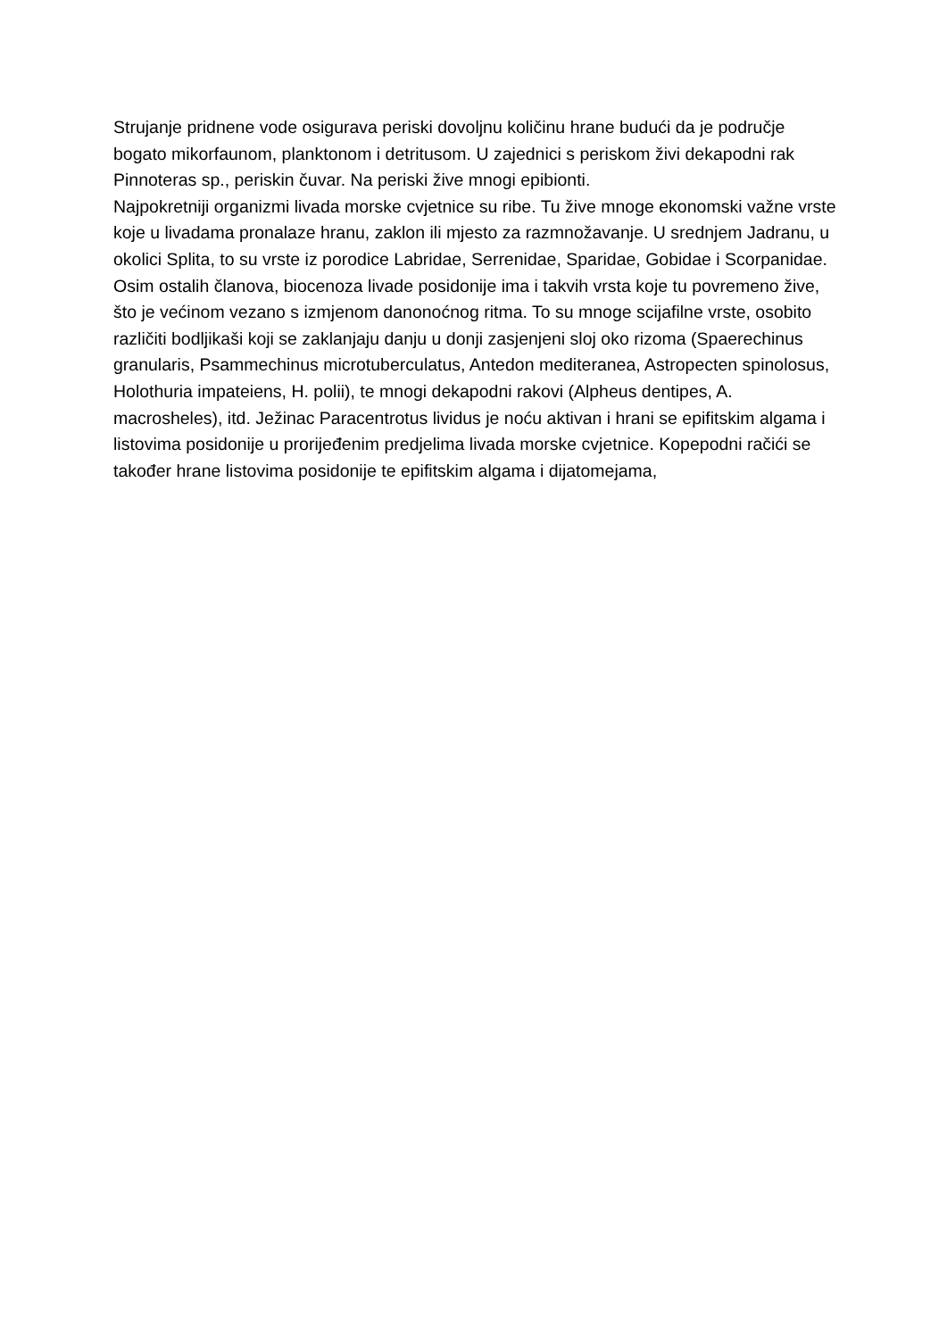Strujanje pridnene vode osigurava periski dovoljnu količinu hrane budući da je područje bogato mikorfaunom, planktonom i detritusom. U zajednici s periskom živi dekapodni rak Pinnoteras sp., periskin čuvar. Na periski žive mnogi epibionti.
Najpokretniji organizmi livada morske cvjetnice su ribe. Tu žive mnoge ekonomski važne vrste koje u livadama pronalaze hranu, zaklon ili mjesto za razmnožavanje. U srednjem Jadranu, u okolici Splita, to su vrste iz porodice Labridae, Serrenidae, Sparidae, Gobidae i Scorpanidae.
Osim ostalih članova, biocenoza livade posidonije ima i takvih vrsta koje tu povremeno žive, što je većinom vezano s izmjenom danonoćnog ritma. To su mnoge scijafilne vrste, osobito različiti bodljikaši koji se zaklanjaju danju u donji zasjenjeni sloj oko rizoma (Spaerechinus granularis, Psammechinus microtuberculatus, Antedon mediteranea, Astropecten spinolosus, Holothuria impateiens, H. polii), te mnogi dekapodni rakovi (Alpheus dentipes, A. macrosheles), itd. Ježinac Paracentrotus lividus je noću aktivan i hrani se epifitskim algama i listovima posidonije u prorijeđenim predjelima livada morske cvjetnice. Kopepodni račići se također hrane listovima posidonije te epifitskim algama i dijatomejama,